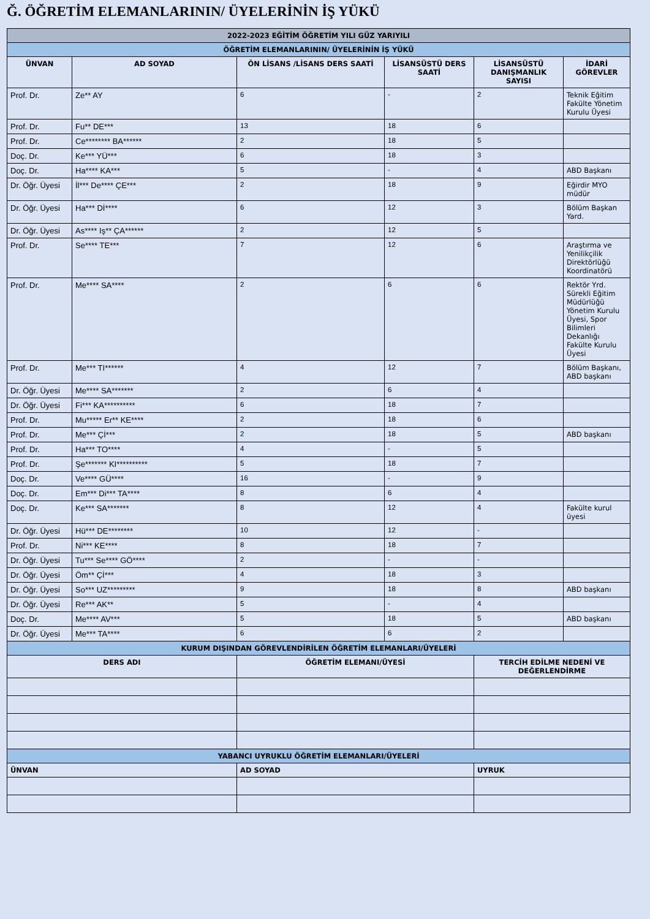Ğ. ÖĞRETİM ELEMANLARININ/ ÜYELERİNİN İŞ YÜKÜ
| 2022-2023 EĞİTİM ÖĞRETİM YILI GÜZ YARIYILI | | | | | |
| --- | --- | --- | --- | --- | --- |
| ÖĞRETİM ELEMANLARININ/ ÜYELERİNİN İŞ YÜKÜ | | | | | |
| ÜNVAN | AD SOYAD | ÖN LİSANS /LİSANS DERS SAATİ | LİSANSÜSTÜ DERS SAATİ | LİSANSÜSTÜ DANIŞMANLIK SAYISI | İDARİ GÖREVLER |
| Prof. Dr. | Ze** AY | 6 | - | 2 | Teknik Eğitim Fakülte Yönetim Kurulu Üyesi |
| Prof. Dr. | Fu** DE*** | 13 | 18 | 6 | |
| Prof. Dr. | Ce******** BA****** | 2 | 18 | 5 | |
| Doç. Dr. | Ke*** YÜ*** | 6 | 18 | 3 | |
| Doç. Dr. | Ha**** KA*** | 5 | - | 4 | ABD Başkanı |
| Dr. Öğr. Üyesi | İl*** De**** ÇE*** | 2 | 18 | 9 | Eğirdir MYO müdür |
| Dr. Öğr. Üyesi | Ha*** Dİ**** | 6 | 12 | 3 | Bölüm Başkan Yard. |
| Dr. Öğr. Üyesi | As**** Iş** ÇA****** | 2 | 12 | 5 | |
| Prof. Dr. | Se**** TE*** | 7 | 12 | 6 | Araştırma ve Yenilikçilik Direktörlüğü Koordinatörü |
| Prof. Dr. | Me**** SA**** | 2 | 6 | 6 | Rektör Yrd. Sürekli Eğitim Müdürlüğü Yönetim Kurulu Üyesi, Spor Bilimleri Dekanlığı Fakülte Kurulu Üyesi |
| Prof. Dr. | Me*** TI****** | 4 | 12 | 7 | Bölüm Başkanı, ABD başkanı |
| Dr. Öğr. Üyesi | Me**** SA******* | 2 | 6 | 4 | |
| Dr. Öğr. Üyesi | Fi*** KA********** | 6 | 18 | 7 | |
| Prof. Dr. | Mu***** Er** KE**** | 2 | 18 | 6 | |
| Prof. Dr. | Me*** Çİ*** | 2 | 18 | 5 | ABD başkanı |
| Prof. Dr. | Ha*** TO**** | 4 | - | 5 | |
| Prof. Dr. | Şe******* KI********** | 5 | 18 | 7 | |
| Doç. Dr. | Ve**** GÜ**** | 16 | - | 9 | |
| Doç. Dr. | Em*** Di*** TA**** | 8 | 6 | 4 | |
| Doç. Dr. | Ke*** SA******* | 8 | 12 | 4 | Fakülte kurul üyesi |
| Dr. Öğr. Üyesi | Hü*** DE******** | 10 | 12 | - | |
| Prof. Dr. | Ni*** KE**** | 8 | 18 | 7 | |
| Dr. Öğr. Üyesi | Tu*** Se**** GÖ**** | 2 | - | - | |
| Dr. Öğr. Üyesi | Öm** Çİ*** | 4 | 18 | 3 | |
| Dr. Öğr. Üyesi | So*** UZ********* | 9 | 18 | 8 | ABD başkanı |
| Dr. Öğr. Üyesi | Re*** AK** | 5 | - | 4 | |
| Doç. Dr. | Me**** AV*** | 5 | 18 | 5 | ABD başkanı |
| Dr. Öğr. Üyesi | Me*** TA**** | 6 | 6 | 2 | |
| KURUM DIŞINDAN GÖREVLENDİRİLEN ÖĞRETİM ELEMANLARI/ÜYELERİ | | | | | |
| DERS ADI | | ÖĞRETİM ELEMANI/ÜYESİ | | TERCİH EDİLME NEDENİ VE DEĞERLENDİRME | |
| YABANCI UYRUKLU ÖĞRETİM ELEMANLARI/ÜYELERİ | | | | | |
| ÜNVAN | | AD SOYAD | | UYRUK | |